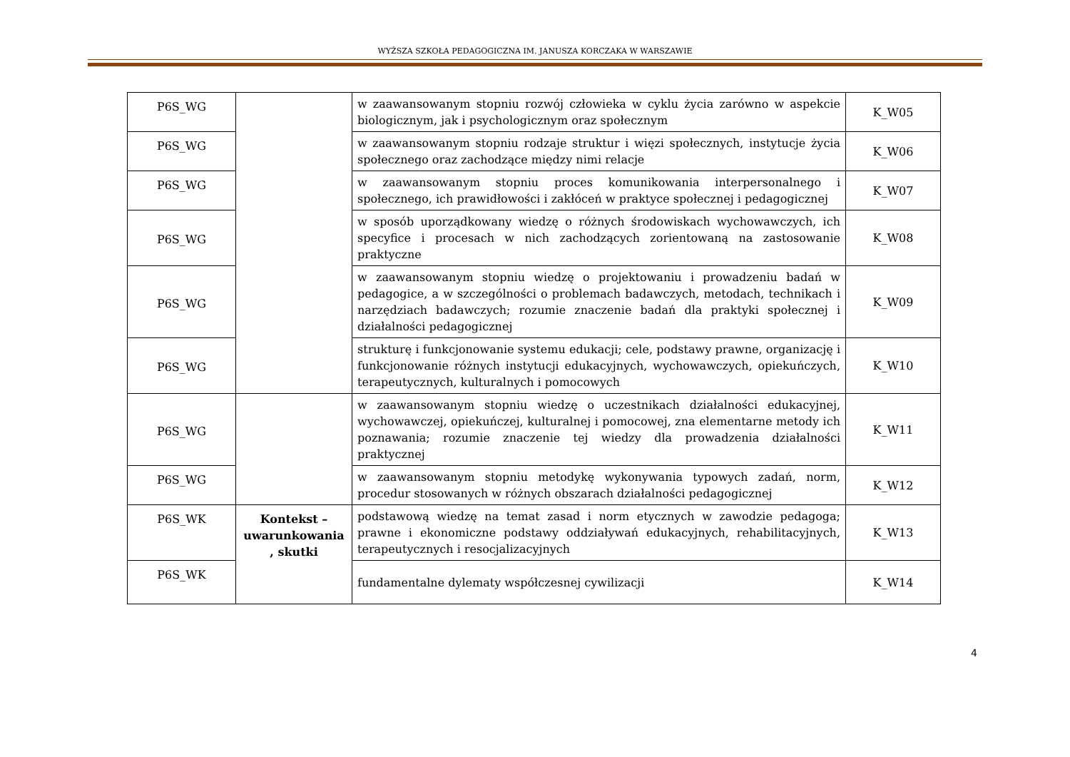WYŻSZA SZKOŁA PEDAGOGICZNA IM. JANUSZA KORCZAKA W WARSZAWIE
| P6S_WG | | w zaawansowanym stopniu rozwój człowieka w cyklu życia zarówno w aspekcie biologicznym, jak i psychologicznym oraz społecznym | K_W05 |
| P6S_WG | | w zaawansowanym stopniu rodzaje struktur i więzi społecznych, instytucje życia społecznego oraz zachodzące między nimi relacje | K_W06 |
| P6S_WG | | w zaawansowanym stopniu proces komunikowania interpersonalnego i społecznego, ich prawidłowości i zakłóceń w praktyce społecznej i pedagogicznej | K_W07 |
| P6S_WG | | w sposób uporządkowany wiedzę o różnych środowiskach wychowawczych, ich specyfice i procesach w nich zachodzących zorientowaną na zastosowanie praktyczne | K_W08 |
| P6S_WG | | w zaawansowanym stopniu wiedzę o projektowaniu i prowadzeniu badań w pedagogice, a w szczególności o problemach badawczych, metodach, technikach i narzędziach badawczych; rozumie znaczenie badań dla praktyki społecznej i działalności pedagogicznej | K_W09 |
| P6S_WG | | strukturę i funkcjonowanie systemu edukacji; cele, podstawy prawne, organizację i funkcjonowanie różnych instytucji edukacyjnych, wychowawczych, opiekuńczych, terapeutycznych, kulturalnych i pomocowych | K_W10 |
| P6S_WG | | w zaawansowanym stopniu wiedzę o uczestnikach działalności edukacyjnej, wychowawczej, opiekuńczej, kulturalnej i pomocowej, zna elementarne metody ich poznawania; rozumie znaczenie tej wiedzy dla prowadzenia działalności praktycznej | K_W11 |
| P6S_WG | | w zaawansowanym stopniu metodykę wykonywania typowych zadań, norm, procedur stosowanych w różnych obszarach działalności pedagogicznej | K_W12 |
| P6S_WK | Kontekst – uwarunkowania , skutki | podstawową wiedzę na temat zasad i norm etycznych w zawodzie pedagoga; prawne i ekonomiczne podstawy oddziaływań edukacyjnych, rehabilitacyjnych, terapeutycznych i resocjalizacyjnych | K_W13 |
| P6S_WK | | fundamentalne dylematy współczesnej cywilizacji | K_W14 |
4